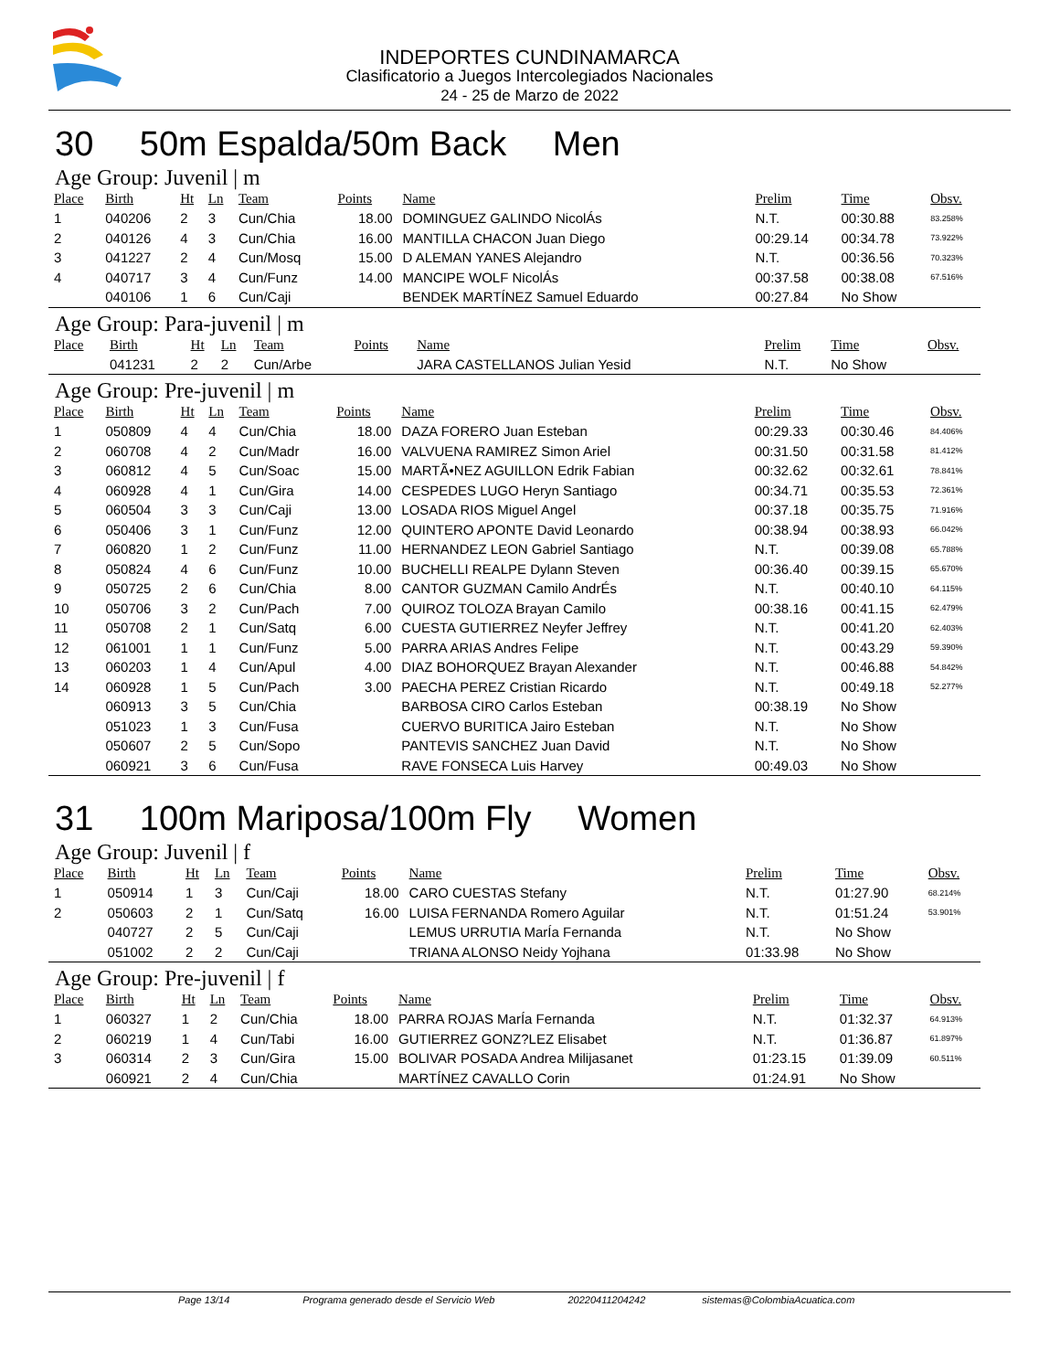INDEPORTES CUNDINAMARCA
Clasificatorio a Juegos Intercolegiados Nacionales
24 - 25 de Marzo de 2022
30 50m Espalda/50m Back Men
Age Group: Juvenil | m
| Place | Birth | Ht | Ln | Team | Points | Name | Prelim | Time | Obsv. |
| --- | --- | --- | --- | --- | --- | --- | --- | --- | --- |
| 1 | 040206 | 2 | 3 | Cun/Chia | 18.00 | DOMINGUEZ GALINDO NicolÁs | N.T. | 00:30.88 | 83.258% |
| 2 | 040126 | 4 | 3 | Cun/Chia | 16.00 | MANTILLA CHACON Juan Diego | 00:29.14 | 00:34.78 | 73.922% |
| 3 | 041227 | 2 | 4 | Cun/Mosq | 15.00 | D ALEMAN YANES Alejandro | N.T. | 00:36.56 | 70.323% |
| 4 | 040717 | 3 | 4 | Cun/Funz | 14.00 | MANCIPE WOLF NicolÁs | 00:37.58 | 00:38.08 | 67.516% |
| | 040106 | 1 | 6 | Cun/Caji | | BENDEK MARTÍNEZ Samuel Eduardo | 00:27.84 | No Show | |
Age Group: Para-juvenil | m
| Place | Birth | Ht | Ln | Team | Points | Name | Prelim | Time | Obsv. |
| --- | --- | --- | --- | --- | --- | --- | --- | --- | --- |
| | 041231 | 2 | 2 | Cun/Arbe | | JARA CASTELLANOS Julian Yesid | N.T. | No Show | |
Age Group: Pre-juvenil | m
| Place | Birth | Ht | Ln | Team | Points | Name | Prelim | Time | Obsv. |
| --- | --- | --- | --- | --- | --- | --- | --- | --- | --- |
| 1 | 050809 | 4 | 4 | Cun/Chia | 18.00 | DAZA FORERO Juan Esteban | 00:29.33 | 00:30.46 | 84.406% |
| 2 | 060708 | 4 | 2 | Cun/Madr | 16.00 | VALVUENA RAMIREZ Simon Ariel | 00:31.50 | 00:31.58 | 81.412% |
| 3 | 060812 | 4 | 5 | Cun/Soac | 15.00 | MARTÃ•NEZ AGUILLON Edrik Fabian | 00:32.62 | 00:32.61 | 78.841% |
| 4 | 060928 | 4 | 1 | Cun/Gira | 14.00 | CESPEDES LUGO Heryn Santiago | 00:34.71 | 00:35.53 | 72.361% |
| 5 | 060504 | 3 | 3 | Cun/Caji | 13.00 | LOSADA RIOS Miguel Angel | 00:37.18 | 00:35.75 | 71.916% |
| 6 | 050406 | 3 | 1 | Cun/Funz | 12.00 | QUINTERO APONTE David Leonardo | 00:38.94 | 00:38.93 | 66.042% |
| 7 | 060820 | 1 | 2 | Cun/Funz | 11.00 | HERNANDEZ LEON Gabriel Santiago | N.T. | 00:39.08 | 65.788% |
| 8 | 050824 | 4 | 6 | Cun/Funz | 10.00 | BUCHELLI REALPE Dylann Steven | 00:36.40 | 00:39.15 | 65.670% |
| 9 | 050725 | 2 | 6 | Cun/Chia | 8.00 | CANTOR GUZMAN Camilo AndrÉs | N.T. | 00:40.10 | 64.115% |
| 10 | 050706 | 3 | 2 | Cun/Pach | 7.00 | QUIROZ TOLOZA Brayan Camilo | 00:38.16 | 00:41.15 | 62.479% |
| 11 | 050708 | 2 | 1 | Cun/Satq | 6.00 | CUESTA GUTIERREZ Neyfer Jeffrey | N.T. | 00:41.20 | 62.403% |
| 12 | 061001 | 1 | 1 | Cun/Funz | 5.00 | PARRA ARIAS Andres Felipe | N.T. | 00:43.29 | 59.390% |
| 13 | 060203 | 1 | 4 | Cun/Apul | 4.00 | DIAZ BOHORQUEZ Brayan Alexander | N.T. | 00:46.88 | 54.842% |
| 14 | 060928 | 1 | 5 | Cun/Pach | 3.00 | PAECHA PEREZ Cristian Ricardo | N.T. | 00:49.18 | 52.277% |
| | 060913 | 3 | 5 | Cun/Chia | | BARBOSA CIRO Carlos Esteban | 00:38.19 | No Show | |
| | 051023 | 1 | 3 | Cun/Fusa | | CUERVO BURITICA Jairo Esteban | N.T. | No Show | |
| | 050607 | 2 | 5 | Cun/Sopo | | PANTEVIS SANCHEZ Juan David | N.T. | No Show | |
| | 060921 | 3 | 6 | Cun/Fusa | | RAVE FONSECA Luis Harvey | 00:49.03 | No Show | |
31 100m Mariposa/100m Fly Women
Age Group: Juvenil | f
| Place | Birth | Ht | Ln | Team | Points | Name | Prelim | Time | Obsv. |
| --- | --- | --- | --- | --- | --- | --- | --- | --- | --- |
| 1 | 050914 | 1 | 3 | Cun/Caji | 18.00 | CARO CUESTAS Stefany | N.T. | 01:27.90 | 68.214% |
| 2 | 050603 | 2 | 1 | Cun/Satq | 16.00 | LUISA FERNANDA Romero Aguilar | N.T. | 01:51.24 | 53.901% |
| | 040727 | 2 | 5 | Cun/Caji | | LEMUS URRUTIA MarÍa Fernanda | N.T. | No Show | |
| | 051002 | 2 | 2 | Cun/Caji | | TRIANA ALONSO Neidy Yojhana | 01:33.98 | No Show | |
Age Group: Pre-juvenil | f
| Place | Birth | Ht | Ln | Team | Points | Name | Prelim | Time | Obsv. |
| --- | --- | --- | --- | --- | --- | --- | --- | --- | --- |
| 1 | 060327 | 1 | 2 | Cun/Chia | 18.00 | PARRA ROJAS MarÍa Fernanda | N.T. | 01:32.37 | 64.913% |
| 2 | 060219 | 1 | 4 | Cun/Tabi | 16.00 | GUTIERREZ GONZ?LEZ Elisabet | N.T. | 01:36.87 | 61.897% |
| 3 | 060314 | 2 | 3 | Cun/Gira | 15.00 | BOLIVAR POSADA Andrea Milijasanet | 01:23.15 | 01:39.09 | 60.511% |
| | 060921 | 2 | 4 | Cun/Chia | | MARTÍNEZ CAVALLO Corin | 01:24.91 | No Show | |
Page 13/14 Programa generado desde el Servicio Web 20220411204242 sistemas@ColombiaAcuatica.com